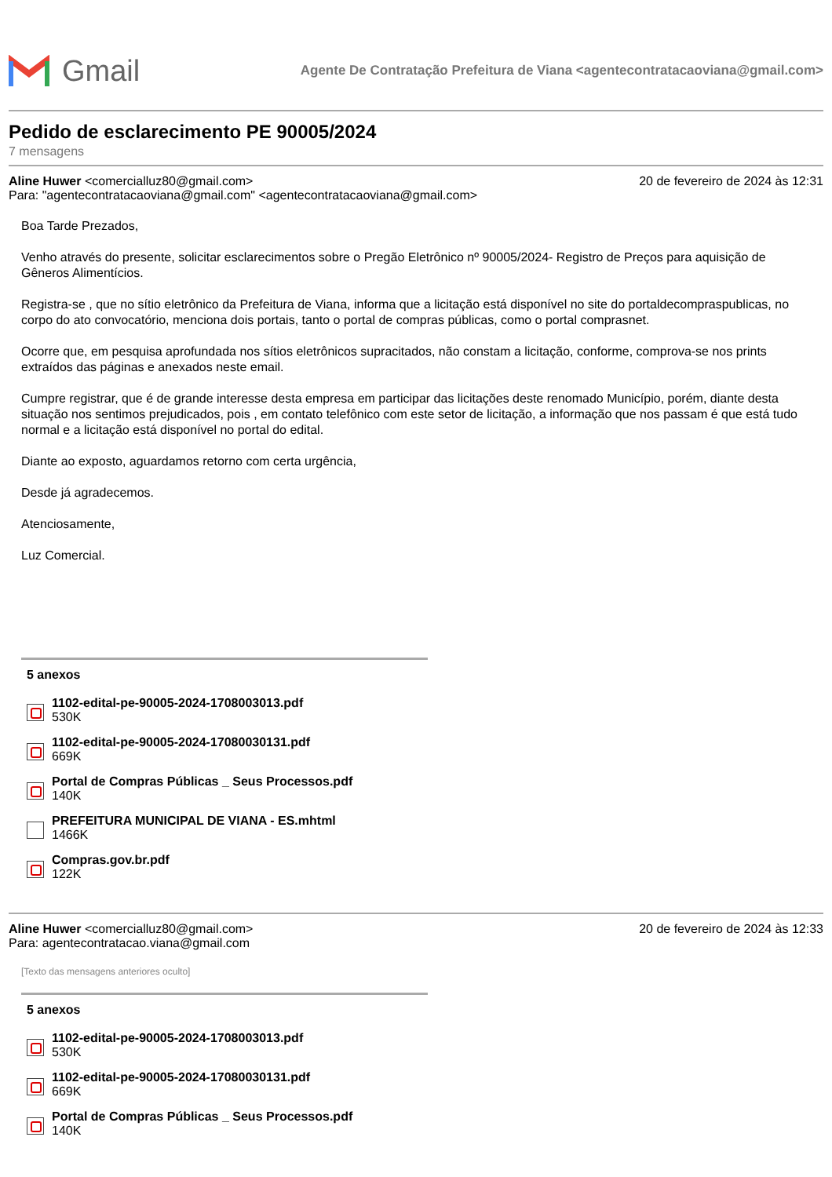Gmail
Agente De Contratação Prefeitura de Viana <agentecontratacaoviana@gmail.com>
Pedido de esclarecimento PE 90005/2024
7 mensagens
Aline Huwer <comercialluz80@gmail.com>
20 de fevereiro de 2024 às 12:31
Para: "agentecontratacaoviana@gmail.com" <agentecontratacaoviana@gmail.com>
Boa Tarde Prezados,
Venho através do presente, solicitar esclarecimentos sobre o Pregão Eletrônico nº 90005/2024- Registro de Preços para aquisição de Gêneros Alimentícios.
Registra-se , que no sítio eletrônico da Prefeitura de Viana, informa que a licitação está disponível no site do portaldecompraspublicas, no corpo do ato convocatório, menciona dois portais, tanto o portal de compras públicas, como o portal comprasnet.
Ocorre que, em pesquisa aprofundada nos sítios eletrônicos supracitados, não constam a licitação, conforme, comprova-se nos prints extraídos das páginas e anexados neste email.
Cumpre registrar, que é de grande interesse desta empresa em participar das licitações deste renomado Município, porém, diante desta situação nos sentimos prejudicados, pois , em contato telefônico com este setor de licitação, a informação que nos passam é que está tudo normal e a licitação está disponível no portal do edital.
Diante ao exposto, aguardamos retorno com certa urgência,
Desde já agradecemos.
Atenciosamente,
Luz Comercial.
5 anexos
1102-edital-pe-90005-2024-1708003013.pdf
530K
1102-edital-pe-90005-2024-17080030131.pdf
669K
Portal de Compras Públicas _ Seus Processos.pdf
140K
PREFEITURA MUNICIPAL DE VIANA - ES.mhtml
1466K
Compras.gov.br.pdf
122K
Aline Huwer <comercialluz80@gmail.com>
20 de fevereiro de 2024 às 12:33
Para: agentecontratacao.viana@gmail.com
[Texto das mensagens anteriores oculto]
5 anexos
1102-edital-pe-90005-2024-1708003013.pdf
530K
1102-edital-pe-90005-2024-17080030131.pdf
669K
Portal de Compras Públicas _ Seus Processos.pdf
140K